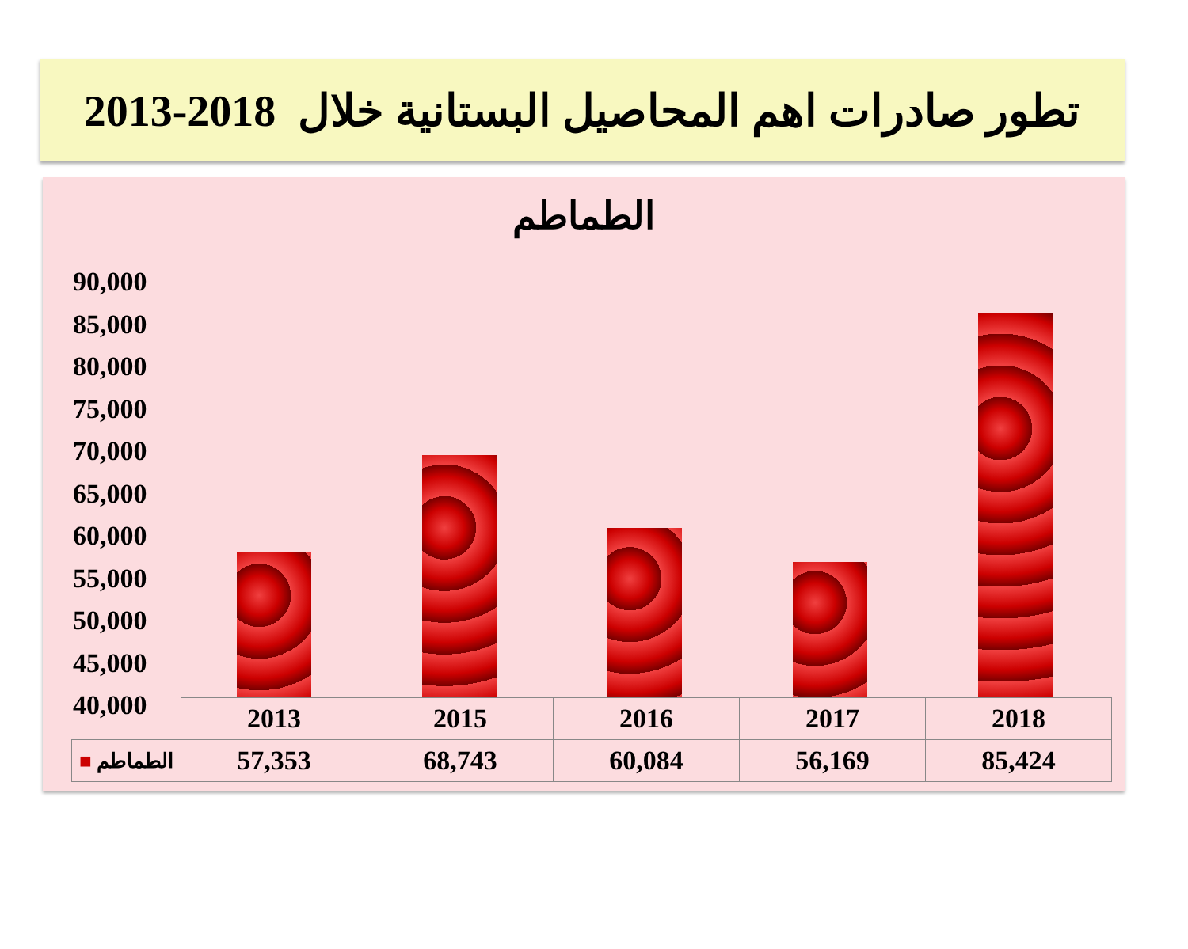تطور صادرات اهم المحاصيل البستانية خلال 2018-2013
الطماطم
90,000
85,000
80,000
75,000
70,000
65,000
60,000
55,000
50,000
45,000
40,000
| | 2013 | 2015 | 2016 | 2017 | 2018 |
| ■ الطماطم | 57,353 | 68,743 | 60,084 | 56,169 | 85,424 |